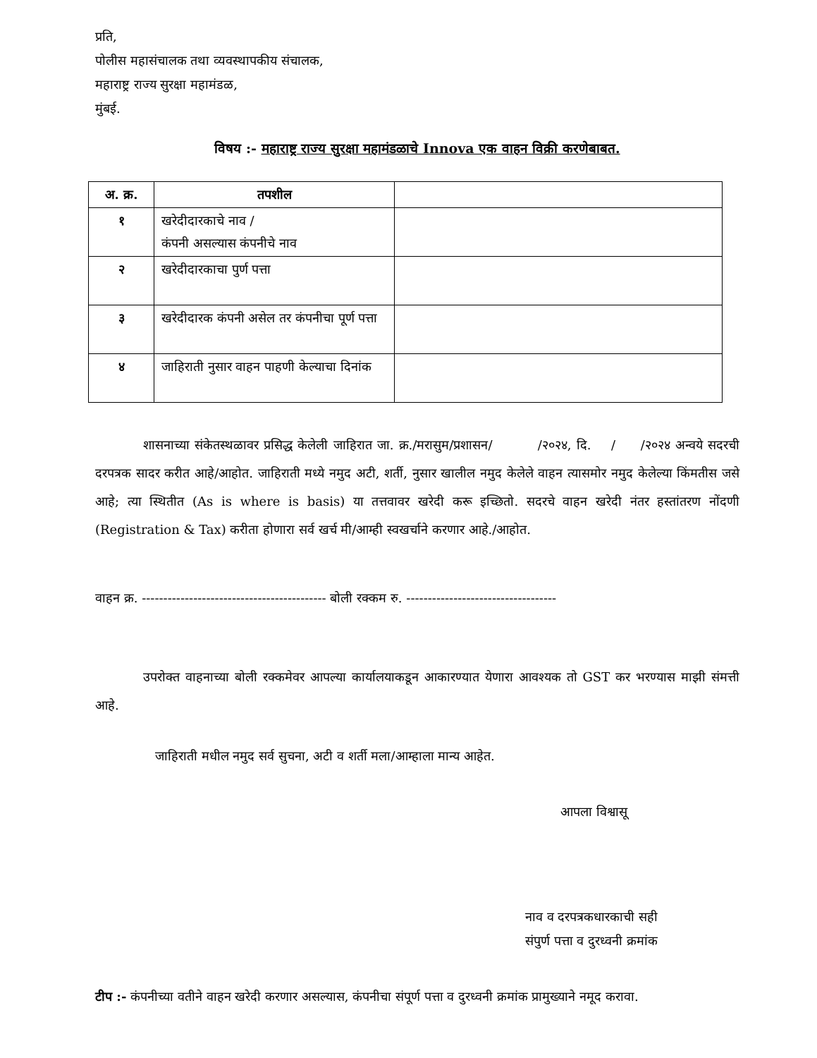प्रति,
पोलीस महासंचालक तथा व्यवस्थापकीय संचालक,
महाराष्ट्र राज्य सुरक्षा महामंडळ,
मुंबई.
विषय :- महाराष्ट्र राज्य सुरक्षा महामंडळाचे Innova एक वाहन विक्री करणेबाबत.
| अ. क्र. | तपशील | |
| --- | --- | --- |
| १ | खरेदीदारकाचे नाव / कंपनी असल्यास कंपनीचे नाव | |
| २ | खरेदीदारकाचा पुर्ण पत्ता | |
| ३ | खरेदीदारक कंपनी असेल तर कंपनीचा पूर्ण पत्ता | |
| ४ | जाहिराती नुसार वाहन पाहणी केल्याचा दिनांक | |
शासनाच्या संकेतस्थळावर प्रसिद्ध केलेली जाहिरात जा. क्र./मरासुम/प्रशासन/ /२०२४, दि. / /२०२४ अन्वये सदरची दरपत्रक सादर करीत आहे/आहोत. जाहिराती मध्ये नमुद अटी, शर्ती, नुसार खालील नमुद केलेले वाहन त्यासमोर नमुद केलेल्या किंमतीस जसे आहे; त्या स्थितीत (As is where is basis) या तत्तवावर खरेदी करू इच्छितो. सदरचे वाहन खरेदी नंतर हस्तांतरण नोंदणी (Registration & Tax) करीता होणारा सर्व खर्च मी/आम्ही स्वखर्चाने करणार आहे./आहोत.
वाहन क्र. ------------------------------------------- बोली रक्कम रु. -----------------------------------
उपरोक्त वाहनाच्या बोली रक्कमेवर आपल्या कार्यालयाकडून आकारण्यात येणारा आवश्यक तो GST कर भरण्यास माझी संमत्ती आहे.
जाहिराती मधील नमुद सर्व सुचना, अटी व शर्ती मला/आम्हाला मान्य आहेत.
आपला विश्वासू
नाव व दरपत्रकधारकाची सही
संपुर्ण पत्ता व दुरध्वनी क्रमांक
टीप :- कंपनीच्या वतीने वाहन खरेदी करणार असल्यास, कंपनीचा संपूर्ण पत्ता व दुरध्वनी क्रमांक प्रामुख्याने नमूद करावा.